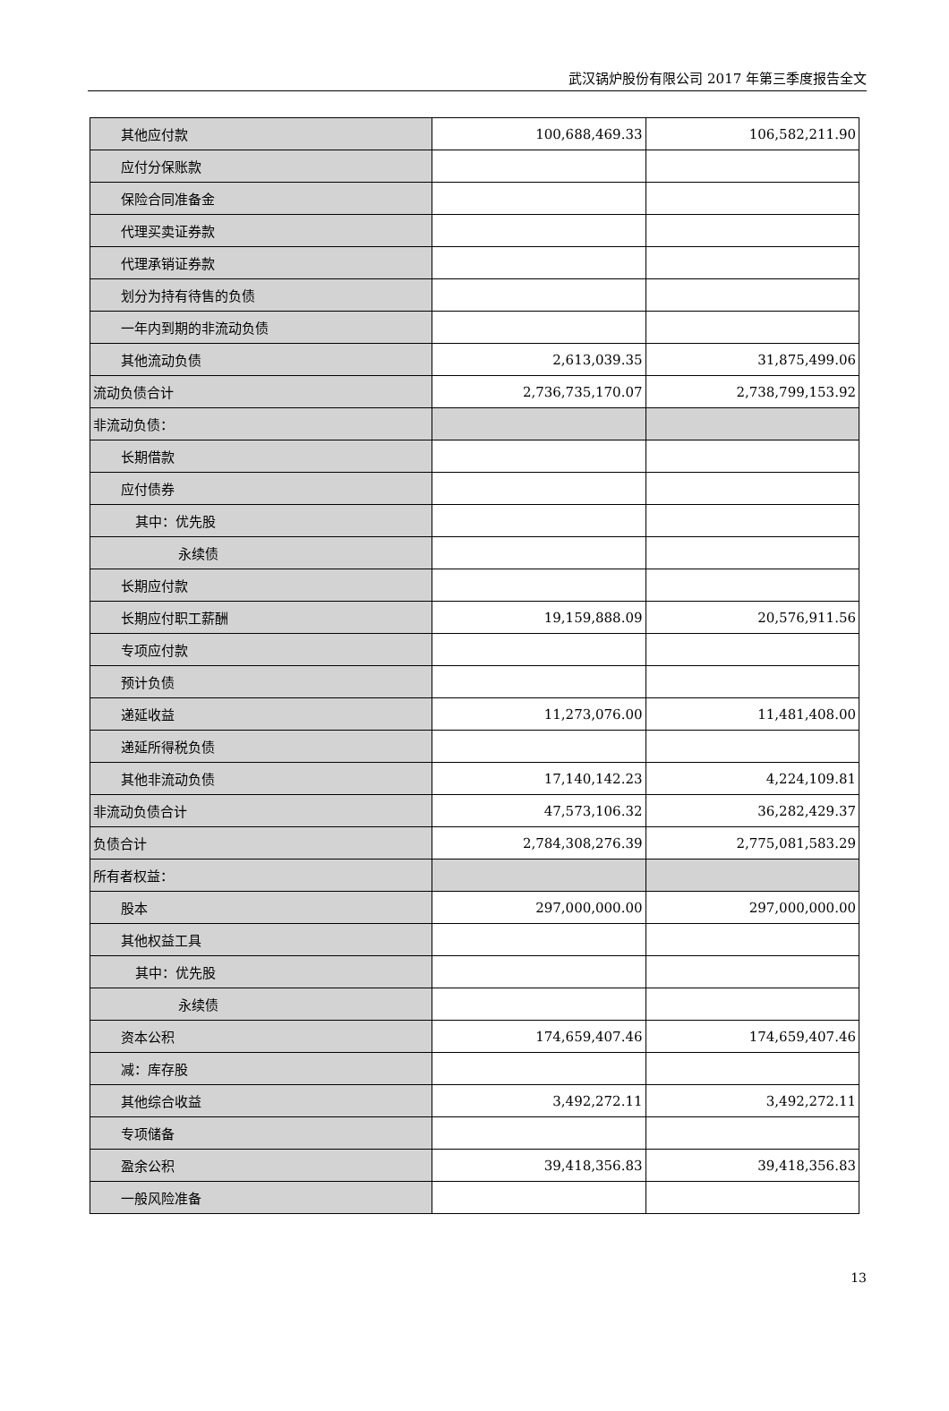武汉锅炉股份有限公司 2017 年第三季度报告全文
| 其他应付款 | 100,688,469.33 | 106,582,211.90 |
| 应付分保账款 | | |
| 保险合同准备金 | | |
| 代理买卖证券款 | | |
| 代理承销证券款 | | |
| 划分为持有待售的负债 | | |
| 一年内到期的非流动负债 | | |
| 其他流动负债 | 2,613,039.35 | 31,875,499.06 |
| 流动负债合计 | 2,736,735,170.07 | 2,738,799,153.92 |
| 非流动负债： | | |
| 长期借款 | | |
| 应付债券 | | |
| 其中：优先股 | | |
| 永续债 | | |
| 长期应付款 | | |
| 长期应付职工薪酬 | 19,159,888.09 | 20,576,911.56 |
| 专项应付款 | | |
| 预计负债 | | |
| 递延收益 | 11,273,076.00 | 11,481,408.00 |
| 递延所得税负债 | | |
| 其他非流动负债 | 17,140,142.23 | 4,224,109.81 |
| 非流动负债合计 | 47,573,106.32 | 36,282,429.37 |
| 负债合计 | 2,784,308,276.39 | 2,775,081,583.29 |
| 所有者权益： | | |
| 股本 | 297,000,000.00 | 297,000,000.00 |
| 其他权益工具 | | |
| 其中：优先股 | | |
| 永续债 | | |
| 资本公积 | 174,659,407.46 | 174,659,407.46 |
| 减：库存股 | | |
| 其他综合收益 | 3,492,272.11 | 3,492,272.11 |
| 专项储备 | | |
| 盈余公积 | 39,418,356.83 | 39,418,356.83 |
| 一般风险准备 | | |
13